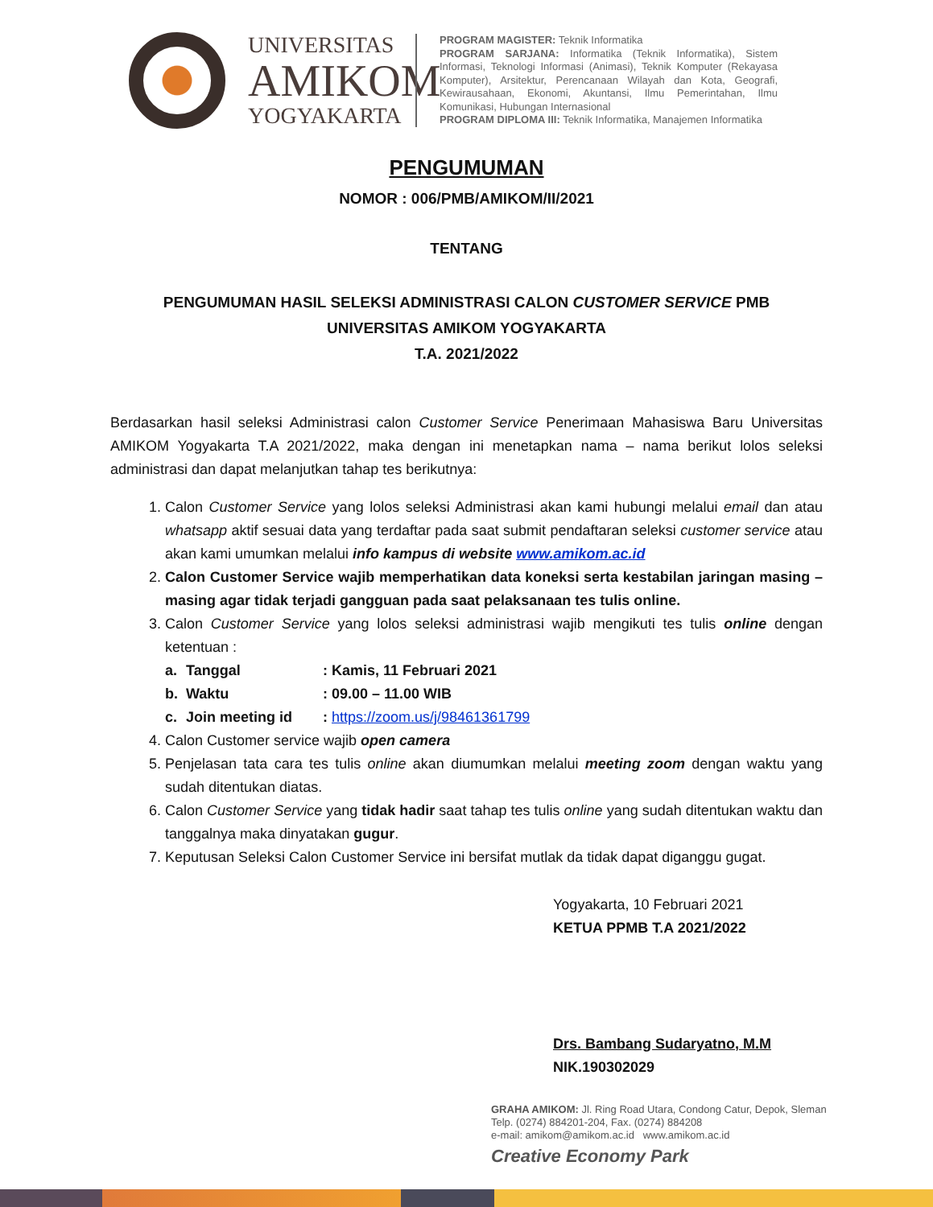UNIVERSITAS
AMIKOM
YOGYAKARTA
PROGRAM MAGISTER: Teknik Informatika
PROGRAM SARJANA: Informatika (Teknik Informatika), Sistem Informasi, Teknologi Informasi (Animasi), Teknik Komputer (Rekayasa Komputer), Arsitektur, Perencanaan Wilayah dan Kota, Geografi, Kewirausahaan, Ekonomi, Akuntansi, Ilmu Pemerintahan, Ilmu Komunikasi, Hubungan Internasional
PROGRAM DIPLOMA III: Teknik Informatika, Manajemen Informatika
PENGUMUMAN
NOMOR : 006/PMB/AMIKOM/II/2021
TENTANG
PENGUMUMAN HASIL SELEKSI ADMINISTRASI CALON CUSTOMER SERVICE PMB
UNIVERSITAS AMIKOM YOGYAKARTA
T.A. 2021/2022
Berdasarkan hasil seleksi Administrasi calon Customer Service Penerimaan Mahasiswa Baru Universitas AMIKOM Yogyakarta T.A 2021/2022, maka dengan ini menetapkan nama – nama berikut lolos seleksi administrasi dan dapat melanjutkan tahap tes berikutnya:
1. Calon Customer Service yang lolos seleksi Administrasi akan kami hubungi melalui email dan atau whatsapp aktif sesuai data yang terdaftar pada saat submit pendaftaran seleksi customer service atau akan kami umumkan melalui info kampus di website www.amikom.ac.id
2. Calon Customer Service wajib memperhatikan data koneksi serta kestabilan jaringan masing – masing agar tidak terjadi gangguan pada saat pelaksanaan tes tulis online.
3. Calon Customer Service yang lolos seleksi administrasi wajib mengikuti tes tulis online dengan ketentuan :
| a. | Tanggal | : Kamis, 11 Februari 2021 |
| b. | Waktu | : 09.00 – 11.00 WIB |
| c. | Join meeting id | : https://zoom.us/j/98461361799 |
4. Calon Customer service wajib open camera
5. Penjelasan tata cara tes tulis online akan diumumkan melalui meeting zoom dengan waktu yang sudah ditentukan diatas.
6. Calon Customer Service yang tidak hadir saat tahap tes tulis online yang sudah ditentukan waktu dan tanggalnya maka dinyatakan gugur.
7. Keputusan Seleksi Calon Customer Service ini bersifat mutlak da tidak dapat diganggu gugat.
Yogyakarta, 10 Februari 2021
KETUA PPMB T.A 2021/2022
Drs. Bambang Sudaryatno, M.M
NIK.190302029
GRAHA AMIKOM: Jl. Ring Road Utara, Condong Catur, Depok, Sleman
Telp. (0274) 884201-204, Fax. (0274) 884208
e-mail: amikom@amikom.ac.id www.amikom.ac.id
Creative Economy Park